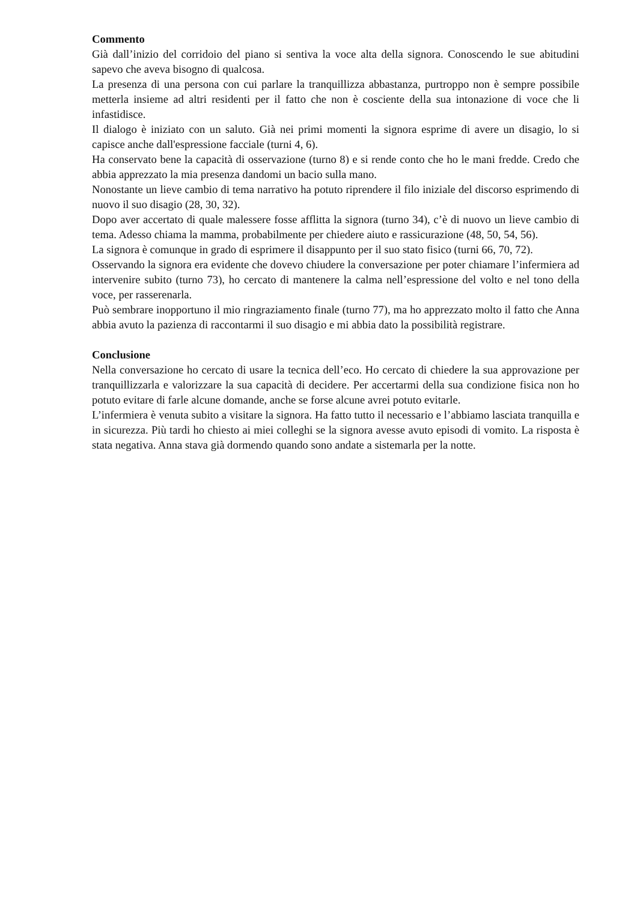Commento
Già dall’inizio del corridoio del piano si sentiva la voce alta della signora. Conoscendo le sue abitudini sapevo che aveva bisogno di qualcosa.
La presenza di una persona con cui parlare la tranquillizza abbastanza, purtroppo non è sempre possibile metterla insieme ad altri residenti per il fatto che non è cosciente della sua intonazione di voce che li infastidisce.
Il dialogo è iniziato con un saluto. Già nei primi momenti la signora esprime di avere un disagio, lo si capisce anche dall'espressione facciale (turni 4, 6).
Ha conservato bene la capacità di osservazione (turno 8) e si rende conto che ho le mani fredde. Credo che abbia apprezzato la mia presenza dandomi un bacio sulla mano.
Nonostante un lieve cambio di tema narrativo ha potuto riprendere il filo iniziale del discorso esprimendo di nuovo il suo disagio (28, 30, 32).
Dopo aver accertato di quale malessere fosse afflitta la signora (turno 34), c’è di nuovo un lieve cambio di tema. Adesso chiama la mamma, probabilmente per chiedere aiuto e rassicurazione (48, 50, 54, 56).
La signora è comunque in grado di esprimere il disappunto per il suo stato fisico (turni 66, 70, 72).
Osservando la signora era evidente che dovevo chiudere la conversazione per poter chiamare l’infermiera ad intervenire subito (turno 73), ho cercato di mantenere la calma nell’espressione del volto e nel tono della voce, per rasserenarla.
Può sembrare inopportuno il mio ringraziamento finale (turno 77), ma ho apprezzato molto il fatto che Anna abbia avuto la pazienza di raccontarmi il suo disagio e mi abbia dato la possibilità registrare.
Conclusione
Nella conversazione ho cercato di usare la tecnica dell’eco. Ho cercato di chiedere la sua approvazione per tranquillizzarla e valorizzare la sua capacità di decidere. Per accertarmi della sua condizione fisica non ho potuto evitare di farle alcune domande, anche se forse alcune avrei potuto evitarle.
L’infermiera è venuta subito a visitare la signora. Ha fatto tutto il necessario e l’abbiamo lasciata tranquilla e in sicurezza. Più tardi ho chiesto ai miei colleghi se la signora avesse avuto episodi di vomito. La risposta è stata negativa. Anna stava già dormendo quando sono andate a sistemarla per la notte.